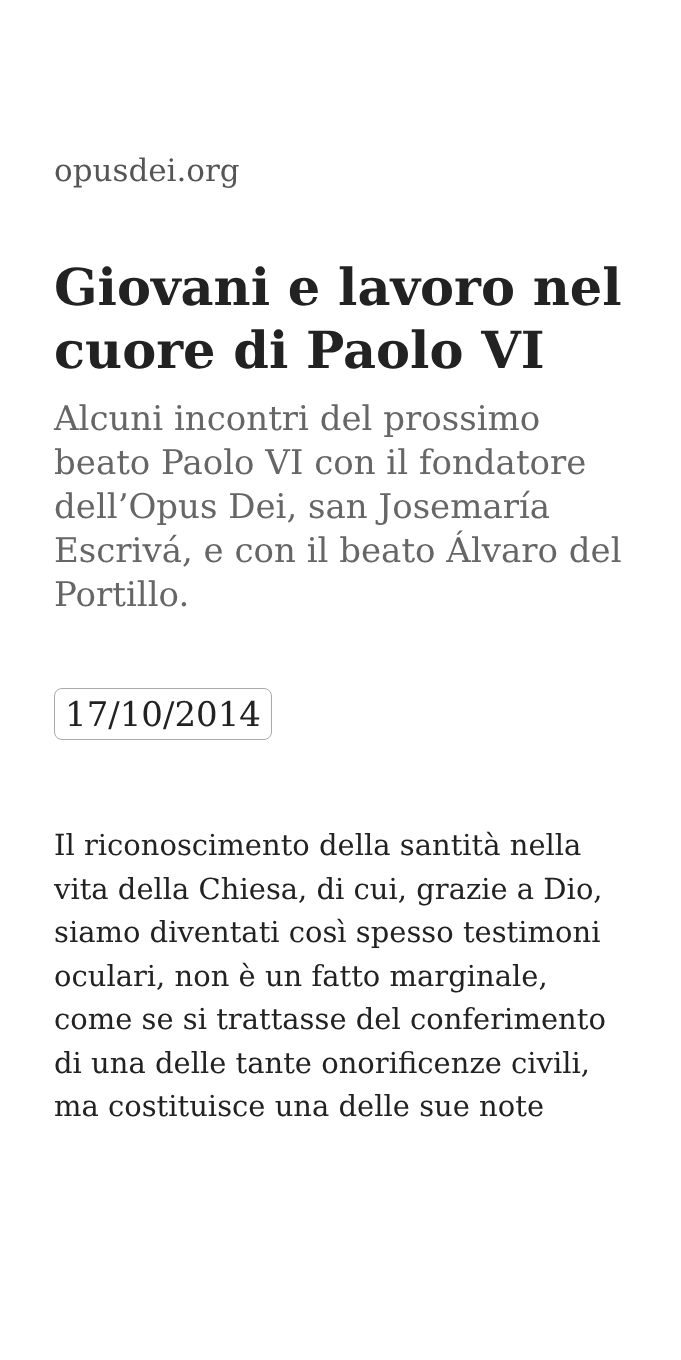opusdei.org
Giovani e lavoro nel cuore di Paolo VI
Alcuni incontri del prossimo beato Paolo VI con il fondatore dell’Opus Dei, san Josemaría Escrivá, e con il beato Álvaro del Portillo.
17/10/2014
Il riconoscimento della santità nella vita della Chiesa, di cui, grazie a Dio, siamo diventati così spesso testimoni oculari, non è un fatto marginale, come se si trattasse del conferimento di una delle tante onorificenze civili, ma costituisce una delle sue note